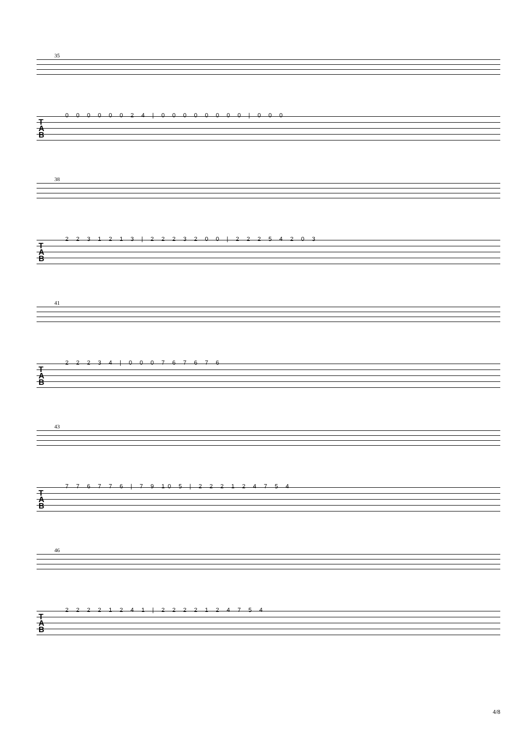35
T
A
B
0 0 0 0 0 0 2 4 | 0 0 0 0 0 0 0 0 | 0 0 0
38
T
A
B
2 2 3 1 2 1 3 | 2 2 2 3 2 0 0 | 2 2 2 5 4 2 0 3
41
T
A
B
2 2 2 3 4 | 0 0 0 7 6 7 6 7 6
43
T
A
B
7 7 6 7 7 6 | 7 9 10 5 | 2 2 2 1 2 4 7 5 4
46
T
A
B
2 2 2 2 1 2 4 1 | 2 2 2 2 1 2 4 7 5 4
4/8